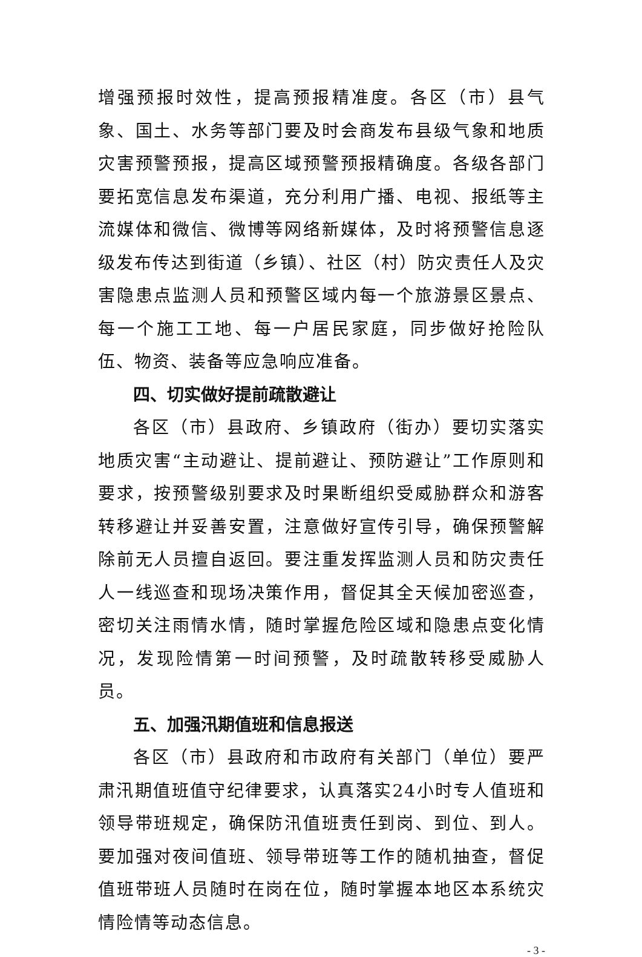增强预报时效性，提高预报精准度。各区（市）县气象、国土、水务等部门要及时会商发布县级气象和地质灾害预警预报，提高区域预警预报精确度。各级各部门要拓宽信息发布渠道，充分利用广播、电视、报纸等主流媒体和微信、微博等网络新媒体，及时将预警信息逐级发布传达到街道（乡镇）、社区（村）防灾责任人及灾害隐患点监测人员和预警区域内每一个旅游景区景点、每一个施工工地、每一户居民家庭，同步做好抢险队伍、物资、装备等应急响应准备。
四、切实做好提前疏散避让
各区（市）县政府、乡镇政府（街办）要切实落实地质灾害“主动避让、提前避让、预防避让”工作原则和要求，按预警级别要求及时果断组织受威胁群众和游客转移避让并妥善安置，注意做好宣传引导，确保预警解除前无人员擅自返回。要注重发挥监测人员和防灾责任人一线巡查和现场决策作用，督促其全天候加密巡查，密切关注雨情水情，随时掌握危险区域和隐患点变化情况，发现险情第一时间预警，及时疏散转移受威胁人员。
五、加强汛期值班和信息报送
各区（市）县政府和市政府有关部门（单位）要严肃汛期值班值守纪律要求，认真落实24小时专人值班和领导带班规定，确保防汛值班责任到岗、到位、到人。要加强对夜间值班、领导带班等工作的随机抽查，督促值班带班人员随时在岗在位，随时掌握本地区本系统灾情险情等动态信息。
- 3 -